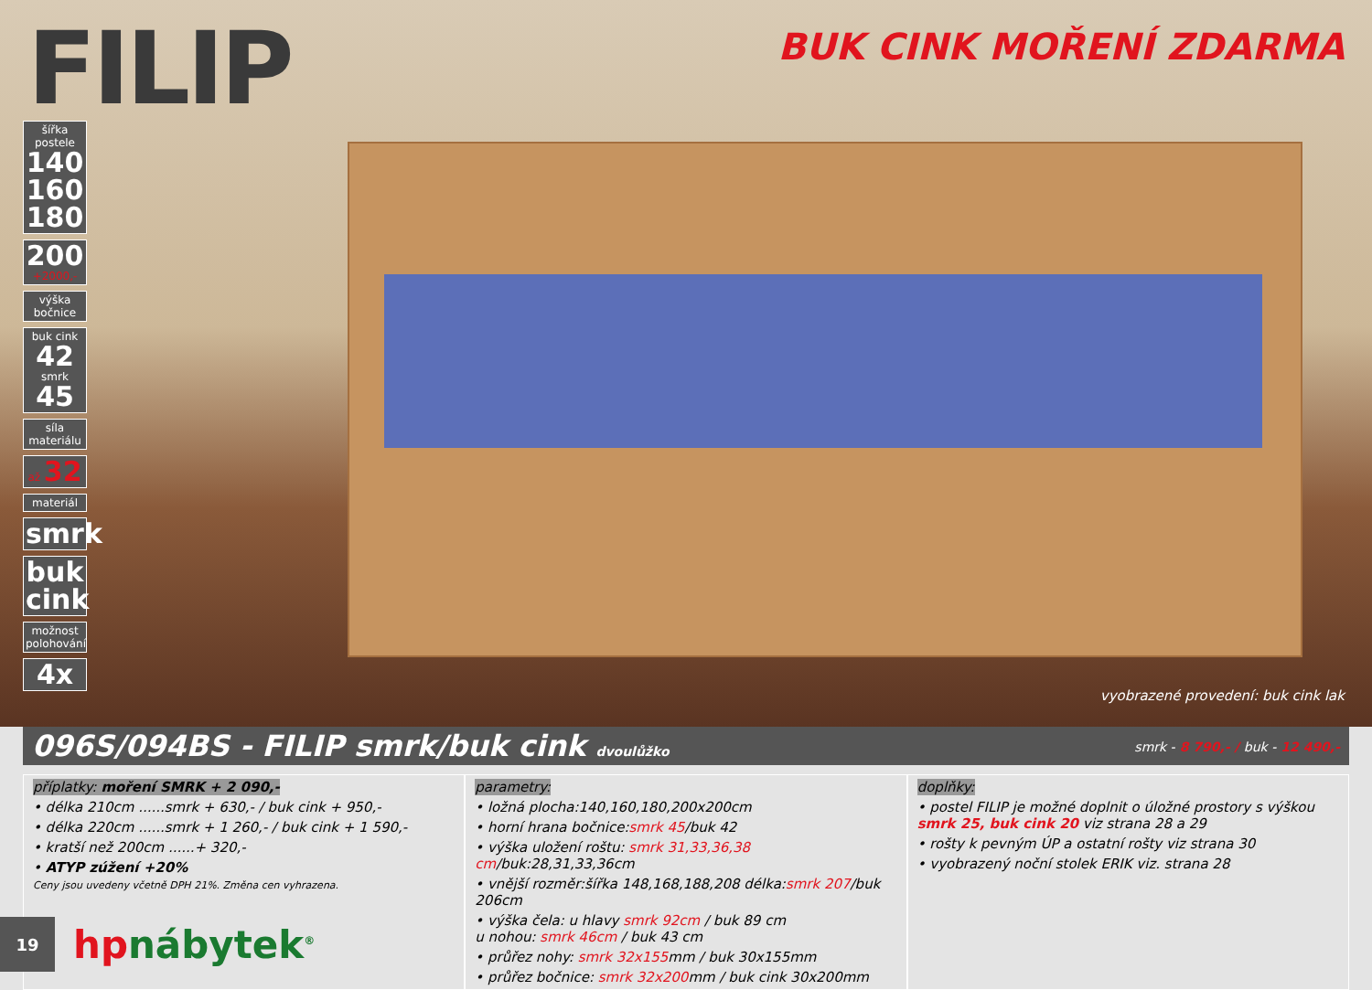FILIP
BUK CINK MOŘENÍ ZDARMA
šířka postele
140 160 180
200
+2000,-
výška bočnice
buk cink
42
smrk
45
síla materiálu
až 32
materiál
smrk
buk cink
možnost polohování
4x
vyobrazené provedení: buk cink lak
096S/094BS - FILIP smrk/buk cink dvoulůžko
smrk - 8 790,- / buk - 12 490,-
příplatky: moření SMRK + 2 090,-
• délka 210cm ......smrk + 630,- / buk cink + 950,-
• délka 220cm ......smrk + 1 260,- / buk cink + 1 590,-
• kratší než 200cm ......+ 320,-
• ATYP zúžení +20%
Ceny jsou uvedeny včetně DPH 21%. Změna cen vyhrazena.
parametry:
• ložná plocha:140,160,180,200x200cm
• horní hrana bočnice:smrk 45/buk 42
• výška uložení roštu: smrk 31,33,36,38 cm/buk:28,31,33,36cm
• vnější rozměr:šířka 148,168,188,208 délka:smrk 207/buk 206cm
• výška čela: u hlavy smrk 92cm / buk 89 cm
u nohou: smrk 46cm / buk 43 cm
• průřez nohy: smrk 32x155mm / buk 30x155mm
• průřez bočnice: smrk 32x200mm / buk cink 30x200mm
doplňky:
• postel FILIP je možné doplnit o úložné prostory s výškou smrk 25, buk cink 20 viz strana 28 a 29
• rošty k pevným ÚP a ostatní rošty viz strana 30
• vyobrazený noční stolek ERIK viz. strana 28
19
hpnábytek<sup>®</sup>